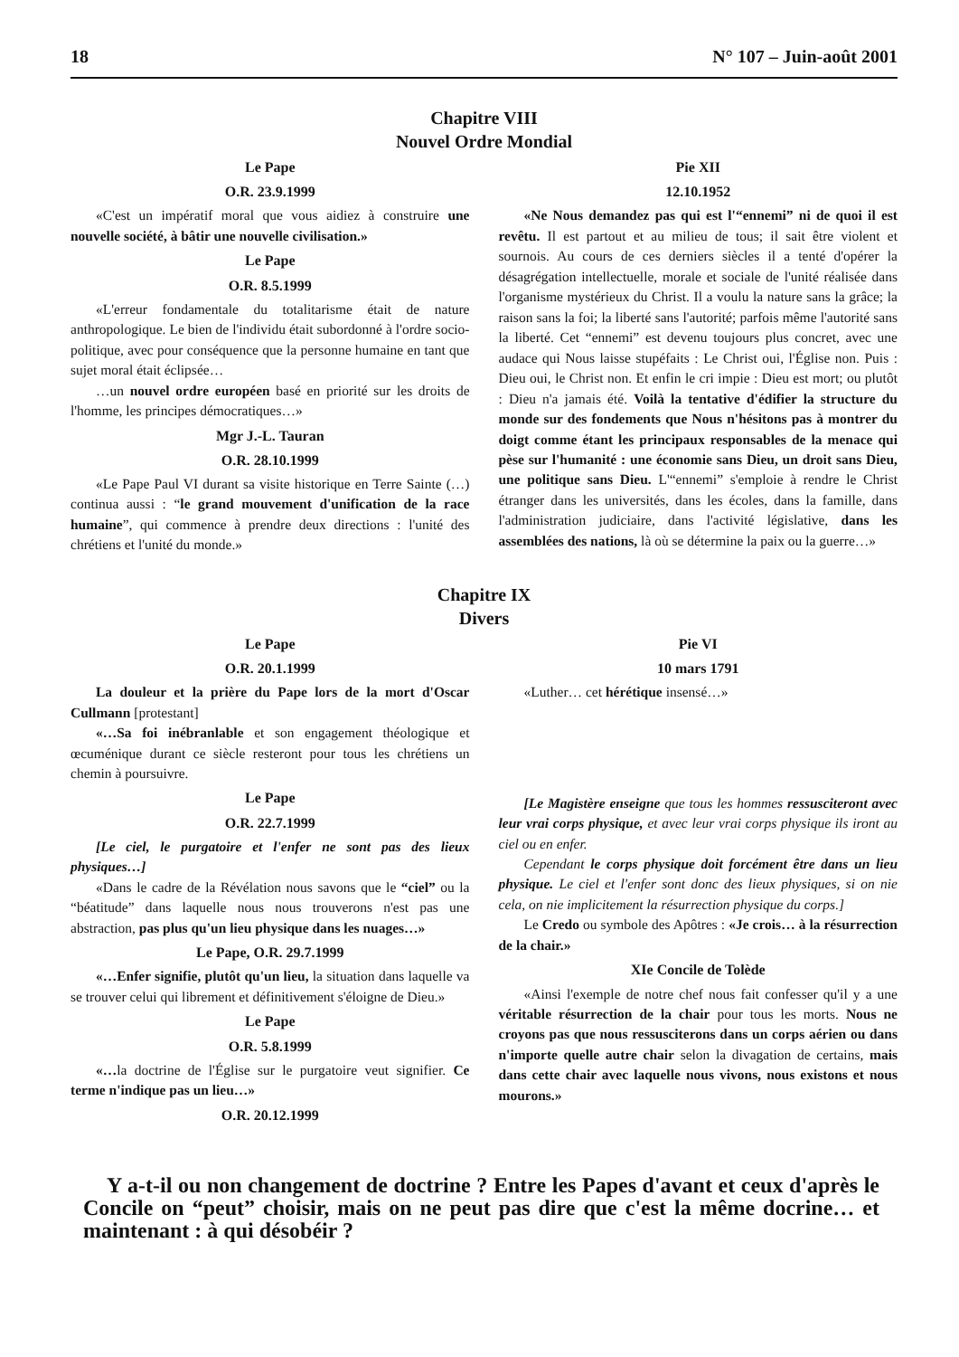18 N° 107 – Juin-août 2001
Chapitre VIII
Nouvel Ordre Mondial
Le Pape
O.R. 23.9.1999
«C'est un impératif moral que vous aidiez à construire une nouvelle société, à bâtir une nouvelle civilisation.»
Le Pape
O.R. 8.5.1999
«L'erreur fondamentale du totalitarisme était de nature anthropologique. Le bien de l'individu était subordonné à l'ordre socio-politique, avec pour conséquence que la personne humaine en tant que sujet moral était éclipsée…
…un nouvel ordre européen basé en priorité sur les droits de l'homme, les principes démocratiques…»
Mgr J.-L. Tauran
O.R. 28.10.1999
«Le Pape Paul VI durant sa visite historique en Terre Sainte (…) continua aussi : “le grand mouvement d'unification de la race humaine”, qui commence à prendre deux directions : l'unité des chrétiens et l'unité du monde.»
Pie XII
12.10.1952
«Ne Nous demandez pas qui est l'“ennemi” ni de quoi il est revêtu. Il est partout et au milieu de tous; il sait être violent et sournois. Au cours de ces derniers siècles il a tenté d'opérer la désagrégation intellectuelle, morale et sociale de l'unité réalisée dans l'organisme mystérieux du Christ. Il a voulu la nature sans la grâce; la raison sans la foi; la liberté sans l'autorité; parfois même l'autorité sans la liberté. Cet “ennemi” est devenu toujours plus concret, avec une audace qui Nous laisse stupéfaits : Le Christ oui, l'Église non. Puis : Dieu oui, le Christ non. Et enfin le cri impie : Dieu est mort; ou plutôt : Dieu n'a jamais été. Voilà la tentative d'édifier la structure du monde sur des fondements que Nous n'hésitons pas à montrer du doigt comme étant les principaux responsables de la menace qui pèse sur l'humanité : une économie sans Dieu, un droit sans Dieu, une politique sans Dieu. L'“ennemi” s'emploie à rendre le Christ étranger dans les universités, dans les écoles, dans la famille, dans l'administration judiciaire, dans l'activité législative, dans les assemblées des nations, là où se détermine la paix ou la guerre…»
Chapitre IX
Divers
Le Pape
O.R. 20.1.1999
La douleur et la prière du Pape lors de la mort d'Oscar Cullmann [protestant]
«…Sa foi inébranlable et son engagement théologique et œcuménique durant ce siècle resteront pour tous les chrétiens un chemin à poursuivre.
Le Pape
O.R. 22.7.1999
[Le ciel, le purgatoire et l'enfer ne sont pas des lieux physiques…]
«Dans le cadre de la Révélation nous savons que le “ciel” ou la “béatitude” dans laquelle nous nous trouverons n'est pas une abstraction, pas plus qu'un lieu physique dans les nuages…»
Le Pape, O.R. 29.7.1999
«…Enfer signifie, plutôt qu'un lieu, la situation dans laquelle va se trouver celui qui librement et définitivement s'éloigne de Dieu.»
Le Pape
O.R. 5.8.1999
«…la doctrine de l'Église sur le purgatoire veut signifier. Ce terme n'indique pas un lieu…»
O.R. 20.12.1999
Pie VI
10 mars 1791
«Luther… cet hérétique insensé…»
[Le Magistère enseigne que tous les hommes ressusciteront avec leur vrai corps physique, et avec leur vrai corps physique ils iront au ciel ou en enfer.
Cependant le corps physique doit forcément être dans un lieu physique. Le ciel et l'enfer sont donc des lieux physiques, si on nie cela, on nie implicitement la résurrection physique du corps.]
Le Credo ou symbole des Apôtres : «Je crois… à la résurrection de la chair.»
XIe Concile de Tolède
«Ainsi l'exemple de notre chef nous fait confesser qu'il y a une véritable résurrection de la chair pour tous les morts. Nous ne croyons pas que nous ressusciterons dans un corps aérien ou dans n'importe quelle autre chair selon la divagation de certains, mais dans cette chair avec laquelle nous vivons, nous existons et nous mourons.»
Y a-t-il ou non changement de doctrine ? Entre les Papes d'avant et ceux d'après le Concile on “peut” choisir, mais on ne peut pas dire que c'est la même docrine… et maintenant : à qui désobéir ?